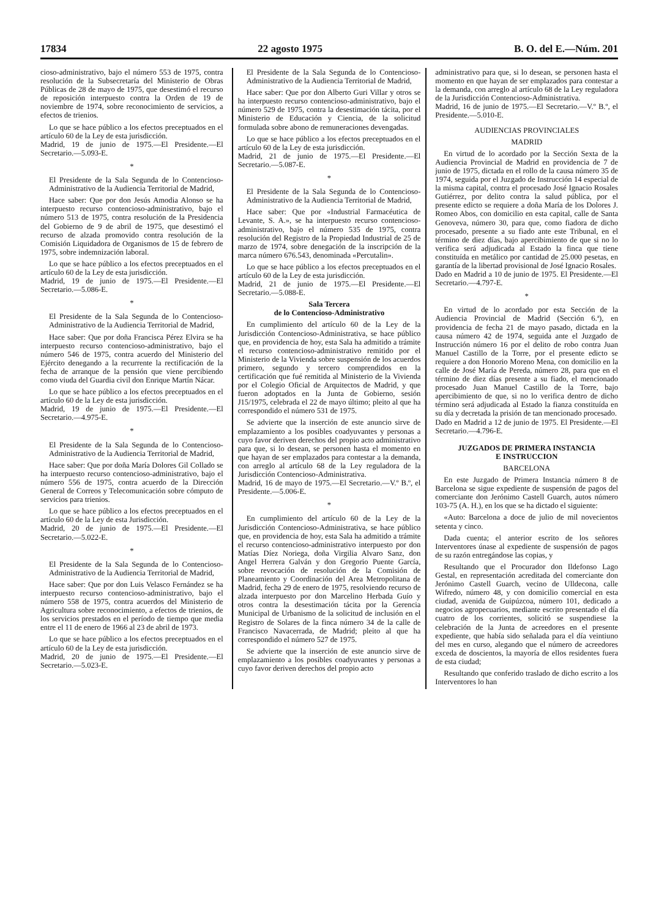17834 22 agosto 1975 B. O. del E.—Núm. 201
cioso-administrativo, bajo el número 553 de 1975, contra resolución de la Subsecretaría del Ministerio de Obras Públicas de 28 de mayo de 1975, que desestimó el recurso de reposición interpuesto contra la Orden de 19 de noviembre de 1974, sobre reconocimiento de servicios, a efectos de trienios.
Lo que se hace público a los efectos preceptuados en el artículo 60 de la Ley de esta jurisdicción.
Madrid, 19 de junio de 1975.—El Presidente.—El Secretario.—5.093-E.
*
El Presidente de la Sala Segunda de lo Contencioso-Administrativo de la Audiencia Territorial de Madrid,
Hace saber: Que por don Jesús Amodia Alonso se ha interpuesto recurso contencioso-administrativo, bajo el número 513 de 1975, contra resolución de la Presidencia del Gobierno de 9 de abril de 1975, que desestimó el recurso de alzada promovido contra resolución de la Comisión Liquidadora de Organismos de 15 de febrero de 1975, sobre indemnización laboral.
Lo que se hace público a los efectos preceptuados en el artículo 60 de la Ley de esta jurisdicción.
Madrid, 19 de junio de 1975.—El Presidente.—El Secretario.—5.086-E.
*
El Presidente de la Sala Segunda de lo Contencioso-Administrativo de la Audiencia Territorial de Madrid,
Hace saber: Que por doña Francisca Pérez Elvira se ha interpuesto recurso contencioso-administrativo, bajo el número 546 de 1975, contra acuerdo del Ministerio del Ejército denegando a la recurrente la rectificación de la fecha de arranque de la pensión que viene percibiendo como viuda del Guardia civil don Enrique Martín Nácar.
Lo que se hace público a los efectos preceptuados en el artículo 60 de la Ley de esta jurisdicción.
Madrid, 19 de junio de 1975.—El Presidente.—El Secretario.—4.975-E.
*
El Presidente de la Sala Segunda de lo Contencioso-Administrativo de la Audiencia Territorial de Madrid,
Hace saber: Que por doña María Dolores Gil Collado se ha interpuesto recurso contencioso-administrativo, bajo el número 556 de 1975, contra acuerdo de la Dirección General de Correos y Telecomunicación sobre cómputo de servicios para trienios.
Lo que se hace público a los efectos preceptuados en el artículo 60 de la Ley de esta Jurisdicción.
Madrid, 20 de junio de 1975.—El Presidente.—El Secretario.—5.022-E.
*
El Presidente de la Sala Segunda de lo Contencioso-Administrativo de la Audiencia Territorial de Madrid,
Hace saber: Que por don Luis Velasco Fernández se ha interpuesto recurso contencioso-administrativo, bajo el número 558 de 1975, contra acuerdos del Ministerio de Agricultura sobre reconocimiento, a efectos de trienios, de los servicios prestados en el período de tiempo que media entre el 11 de enero de 1966 al 23 de abril de 1973.
Lo que se hace público a los efectos preceptuados en el artículo 60 de la Ley de esta jurisdicción.
Madrid, 20 de junio de 1975.—El Presidente.—El Secretario.—5.023-E.
El Presidente de la Sala Segunda de lo Contencioso-Administrativo de la Audiencia Territorial de Madrid,
Hace saber: Que por don Alberto Guri Villar y otros se ha interpuesto recurso contencioso-administrativo, bajo el número 529 de 1975, contra la desestimación tácita, por el Ministerio de Educación y Ciencia, de la solicitud formulada sobre abono de remuneraciones devengadas.
Lo que se hace público a los efectos preceptuados en el artículo 60 de la Ley de esta jurisdicción.
Madrid, 21 de junio de 1975.—El Presidente.—El Secretario.—5.087-E.
*
El Presidente de la Sala Segunda de lo Contencioso-Administrativo de la Audiencia Territorial de Madrid,
Hace saber: Que por «Industrial Farmacéutica de Levante, S. A.», se ha interpuesto recurso contencioso-administrativo, bajo el número 535 de 1975, contra resolución del Registro de la Propiedad Industrial de 25 de marzo de 1974, sobre denegación de la inscripción de la marca número 676.543, denominada «Percutalin».
Lo que se hace público a los efectos preceptuados en el artículo 60 de la Ley de esta jurisdicción.
Madrid, 21 de junio de 1975.—El Presidente.—El Secretario.—5.088-E.
Sala Tercera
de lo Contencioso-Administrativo
En cumplimiento del artículo 60 de la Ley de la Jurisdicción Contencioso-Administrativa, se hace público que, en providencia de hoy, esta Sala ha admitido a trámite el recurso contencioso-administrativo remitido por el Ministerio de la Vivienda sobre suspensión de los acuerdos primero, segundo y tercero comprendidos en la certificación que fué remitida al Ministerio de la Vivienda por el Colegio Oficial de Arquitectos de Madrid, y que fueron adoptados en la Junta de Gobierno, sesión J15/1975, celebrada el 22 de mayo último; pleito al que ha correspondido el número 531 de 1975.
Se advierte que la inserción de este anuncio sirve de emplazamiento a los posibles coadyuvantes y personas a cuyo favor deriven derechos del propio acto administrativo para que, si lo desean, se personen hasta el momento en que hayan de ser emplazados para contestar a la demanda, con arreglo al artículo 68 de la Ley reguladora de la Jurisdicción Contencioso-Administrativa.
Madrid, 16 de mayo de 1975.—El Secretario.—V.º B.º, el Presidente.—5.006-E.
*
En cumplimiento del artículo 60 de la Ley de la Jurisdicción Contencioso-Administrativa, se hace público que, en providencia de hoy, esta Sala ha admitido a trámite el recurso contencioso-administrativo interpuesto por don Matías Díez Noriega, doña Virgilia Alvaro Sanz, don Angel Herrera Galván y don Gregorio Puente García, sobre revocación de resolución de la Comisión de Planeamiento y Coordinación del Area Metropolitana de Madrid, fecha 29 de enero de 1975, resolviendo recurso de alzada interpuesto por don Marcelino Herbada Guío y otros contra la desestimación tácita por la Gerencia Municipal de Urbanismo de la solicitud de inclusión en el Registro de Solares de la finca número 34 de la calle de Francisco Navacerrada, de Madrid; pleito al que ha correspondido el número 527 de 1975.
Se advierte que la inserción de este anuncio sirve de emplazamiento a los posibles coadyuvantes y personas a cuyo favor deriven derechos del propio acto
administrativo para que, si lo desean, se personen hasta el momento en que hayan de ser emplazados para contestar a la demanda, con arreglo al artículo 68 de la Ley reguladora de la Jurisdicción Contencioso-Administrativa.
Madrid, 16 de junio de 1975.—El Secretario.—V.º B.º, el Presidente.—5.010-E.
AUDIENCIAS PROVINCIALES
MADRID
En virtud de lo acordado por la Sección Sexta de la Audiencia Provincial de Madrid en providencia de 7 de junio de 1975, dictada en el rollo de la causa número 35 de 1974, seguida por el Juzgado de Instrucción 14 especial de la misma capital, contra el procesado José Ignacio Rosales Gutiérrez, por delito contra la salud pública, por el presente edicto se requiere a doña María de los Dolores J. Romeo Abos, con domicilio en esta capital, calle de Santa Genoveva, número 30, para que, como fiadora de dicho procesado, presente a su fiado ante este Tribunal, en el término de diez días, bajo apercibimiento de que si no lo verifica será adjudicada al Estado la finca que tiene constituída en metálico por cantidad de 25.000 pesetas, en garantía de la libertad provisional de José Ignacio Rosales.
Dado en Madrid a 10 de junio de 1975. El Presidente.—El Secretario.—4.797-E.
*
En virtud de lo acordado por esta Sección de la Audiencia Provincial de Madrid (Sección 6.ª), en providencia de fecha 21 de mayo pasado, dictada en la causa número 42 de 1974, seguida ante el Juzgado de Instrucción número 16 por el delito de robo contra Juan Manuel Castillo de la Torre, por el presente edicto se requiere a don Honorio Moreno Mena, con domicilio en la calle de José María de Pereda, número 28, para que en el término de diez días presente a su fiado, el mencionado procesado Juan Manuel Castillo de la Torre, bajo apercibimiento de que, si no lo verifica dentro de dicho término será adjudicada al Estado la fianza constituída en su día y decretada la prisión de tan mencionado procesado.
Dado en Madrid a 12 de junio de 1975. El Presidente.—El Secretario.—4.796-E.
JUZGADOS DE PRIMERA INSTANCIA
E INSTRUCCION
BARCELONA
En este Juzgado de Primera Instancia número 8 de Barcelona se sigue expediente de suspensión de pagos del comerciante don Jerónimo Castell Guarch, autos número 103-75 (A. H.), en los que se ha dictado el siguiente:
«Auto: Barcelona a doce de julio de mil novecientos setenta y cinco.
Dada cuenta; el anterior escrito de los señores Interventores únase al expediente de suspensión de pagos de su razón entregándose las copias, y
Resultando que el Procurador don Ildefonso Lago Gestal, en representación acreditada del comerciante don Jerónimo Castell Guarch, vecino de Ulldecona, calle Wifredo, número 48, y con domicilio comercial en esta ciudad, avenida de Guipúzcoa, número 101, dedicado a negocios agropecuarios, mediante escrito presentado el día cuatro de los corrientes, solicitó se suspendiese la celebración de la Junta de acreedores en el presente expediente, que había sido señalada para el día veintiuno del mes en curso, alegando que el número de acreedores exceda de doscientos, la mayoría de ellos residentes fuera de esta ciudad;
Resultando que conferido traslado de dicho escrito a los Interventores lo han